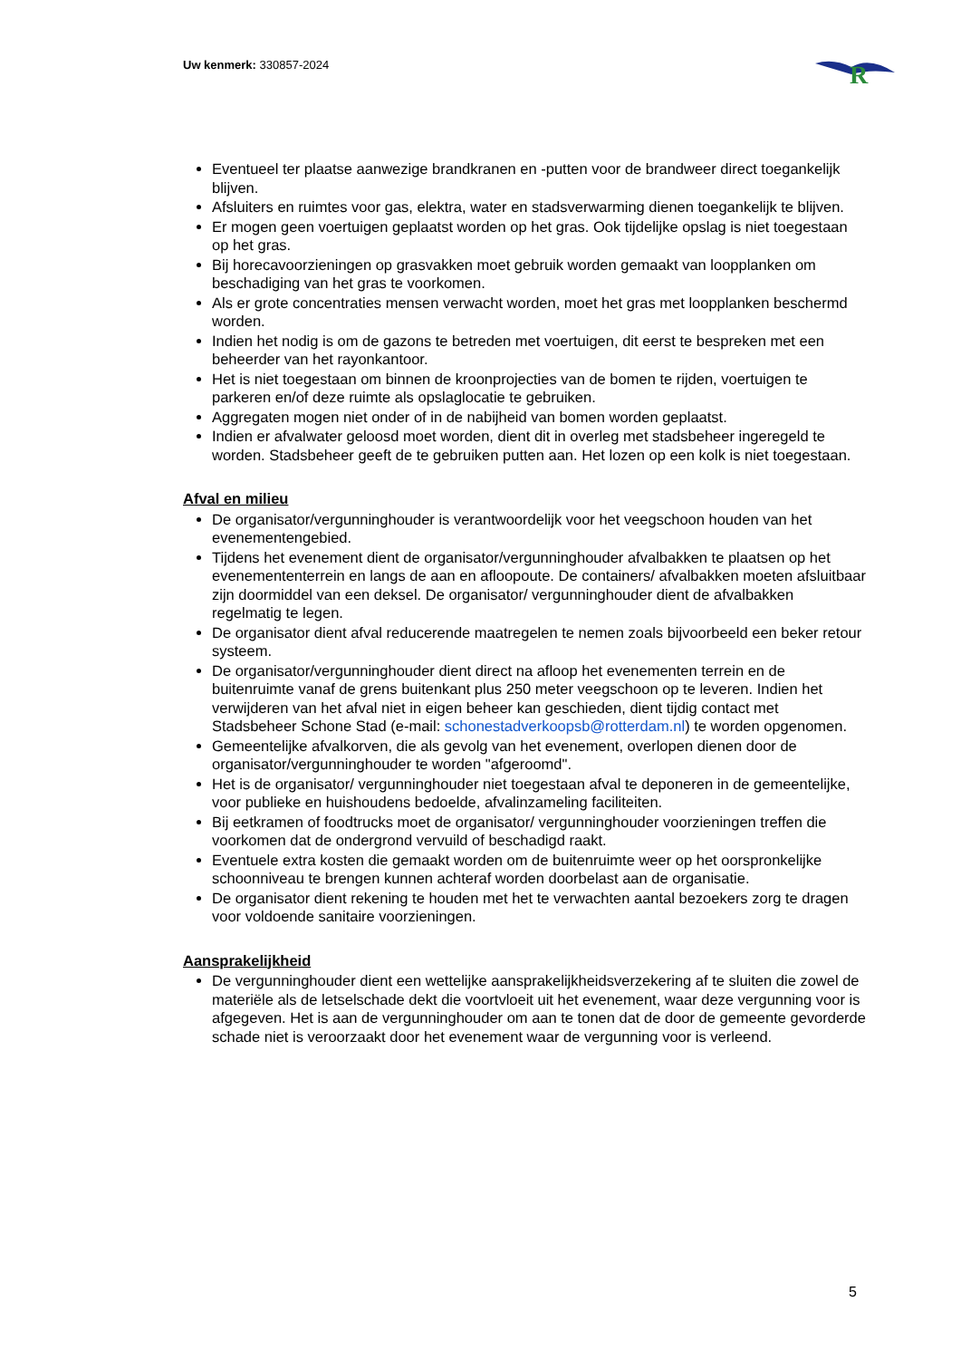Uw kenmerk: 330857-2024
R
Eventueel ter plaatse aanwezige brandkranen en -putten voor de brandweer direct toegankelijk blijven.
Afsluiters en ruimtes voor gas, elektra, water en stadsverwarming dienen toegankelijk te blijven.
Er mogen geen voertuigen geplaatst worden op het gras. Ook tijdelijke opslag is niet toegestaan op het gras.
Bij horecavoorzieningen op grasvakken moet gebruik worden gemaakt van loopplanken om beschadiging van het gras te voorkomen.
Als er grote concentraties mensen verwacht worden, moet het gras met loopplanken beschermd worden.
Indien het nodig is om de gazons te betreden met voertuigen, dit eerst te bespreken met een beheerder van het rayonkantoor.
Het is niet toegestaan om binnen de kroonprojecties van de bomen te rijden, voertuigen te parkeren en/of deze ruimte als opslaglocatie te gebruiken.
Aggregaten mogen niet onder of in de nabijheid van bomen worden geplaatst.
Indien er afvalwater geloosd moet worden, dient dit in overleg met stadsbeheer ingeregeld te worden. Stadsbeheer geeft de te gebruiken putten aan. Het lozen op een kolk is niet toegestaan.
Afval en milieu
De organisator/vergunninghouder is verantwoordelijk voor het veegschoon houden van het evenementengebied.
Tijdens het evenement dient de organisator/vergunninghouder afvalbakken te plaatsen op het evenemententerrein en langs de aan en afloopoute. De containers/ afvalbakken moeten afsluitbaar zijn doormiddel van een deksel. De organisator/ vergunninghouder dient de afvalbakken regelmatig te legen.
De organisator dient afval reducerende maatregelen te nemen zoals bijvoorbeeld een beker retour systeem.
De organisator/vergunninghouder dient direct na afloop het evenementen terrein en de buitenruimte vanaf de grens buitenkant plus 250 meter veegschoon op te leveren. Indien het verwijderen van het afval niet in eigen beheer kan geschieden, dient tijdig contact met Stadsbeheer Schone Stad (e-mail: schonestadverkoopsb@rotterdam.nl) te worden opgenomen.
Gemeentelijke afvalkorven, die als gevolg van het evenement, overlopen dienen door de organisator/vergunninghouder te worden "afgeroomd".
Het is de organisator/ vergunninghouder niet toegestaan afval te deponeren in de gemeentelijke, voor publieke en huishoudens bedoelde, afvalinzameling faciliteiten.
Bij eetkramen of foodtrucks moet de organisator/ vergunninghouder voorzieningen treffen die voorkomen dat de ondergrond vervuild of beschadigd raakt.
Eventuele extra kosten die gemaakt worden om de buitenruimte weer op het oorspronkelijke schoonniveau te brengen kunnen achteraf worden doorbelast aan de organisatie.
De organisator dient rekening te houden met het te verwachten aantal bezoekers zorg te dragen voor voldoende sanitaire voorzieningen.
Aansprakelijkheid
De vergunninghouder dient een wettelijke aansprakelijkheidsverzekering af te sluiten die zowel de materiële als de letselschade dekt die voortvloeit uit het evenement, waar deze vergunning voor is afgegeven. Het is aan de vergunninghouder om aan te tonen dat de door de gemeente gevorderde schade niet is veroorzaakt door het evenement waar de vergunning voor is verleend.
5